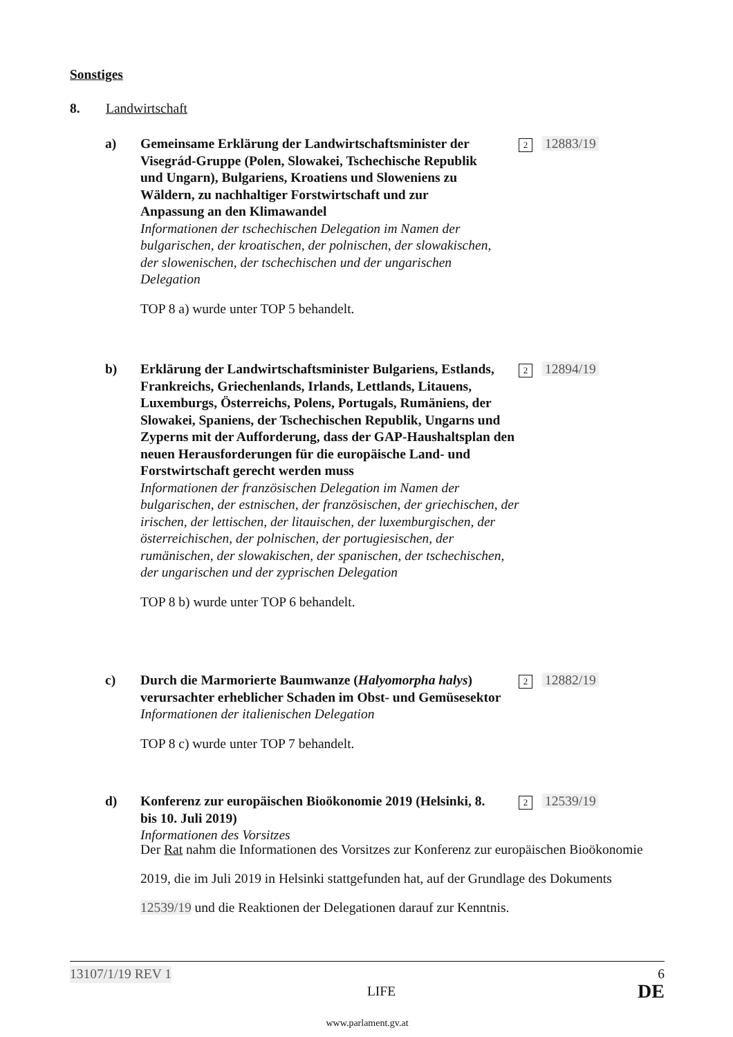Sonstiges
8. Landwirtschaft
a)
Gemeinsame Erklärung der Landwirtschaftsminister der Visegrád-Gruppe (Polen, Slowakei, Tschechische Republik und Ungarn), Bulgariens, Kroatiens und Sloweniens zu Wäldern, zu nachhaltiger Forstwirtschaft und zur Anpassung an den Klimawandel
Informationen der tschechischen Delegation im Namen der bulgarischen, der kroatischen, der polnischen, der slowakischen, der slowenischen, der tschechischen und der ungarischen Delegation
TOP 8 a) wurde unter TOP 5 behandelt.
2 12883/19
b)
Erklärung der Landwirtschaftsminister Bulgariens, Estlands, Frankreichs, Griechenlands, Irlands, Lettlands, Litauens, Luxemburgs, Österreichs, Polens, Portugals, Rumäniens, der Slowakei, Spaniens, der Tschechischen Republik, Ungarns und Zyperns mit der Aufforderung, dass der GAP-Haushaltsplan den neuen Herausforderungen für die europäische Land- und Forstwirtschaft gerecht werden muss
Informationen der französischen Delegation im Namen der bulgarischen, der estnischen, der französischen, der griechischen, der irischen, der lettischen, der litauischen, der luxemburgischen, der österreichischen, der polnischen, der portugiesischen, der rumänischen, der slowakischen, der spanischen, der tschechischen, der ungarischen und der zyprischen Delegation
TOP 8 b) wurde unter TOP 6 behandelt.
2 12894/19
c)
Durch die Marmorierte Baumwanze (Halyomorpha halys) verursachter erheblicher Schaden im Obst- und Gemüsesektor
Informationen der italienischen Delegation
TOP 8 c) wurde unter TOP 7 behandelt.
2 12882/19
d)
Konferenz zur europäischen Bioökonomie 2019 (Helsinki, 8. bis 10. Juli 2019)
Informationen des Vorsitzes
2 12539/19
Der Rat nahm die Informationen des Vorsitzes zur Konferenz zur europäischen Bioökonomie 2019, die im Juli 2019 in Helsinki stattgefunden hat, auf der Grundlage des Dokuments 12539/19 und die Reaktionen der Delegationen darauf zur Kenntnis.
13107/1/19 REV 1 6
LIFE DE
www.parlament.gv.at